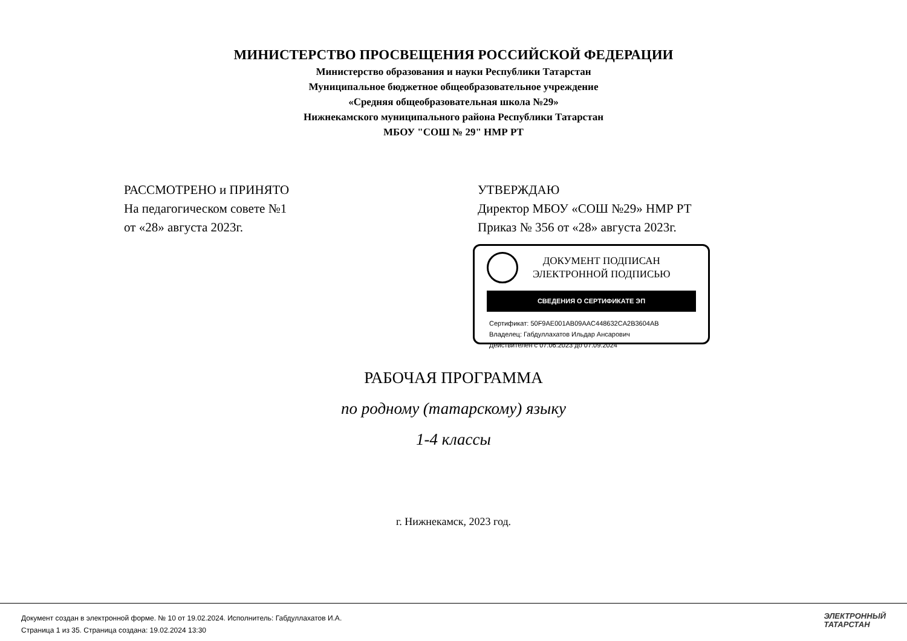МИНИСТЕРСТВО ПРОСВЕЩЕНИЯ РОССИЙСКОЙ ФЕДЕРАЦИИ
Министерство образования и науки Республики Татарстан
Муниципальное бюджетное общеобразовательное учреждение
«Средняя общеобразовательная школа №29»
Нижнекамского муниципального района Республики Татарстан
МБОУ "СОШ № 29" НМР РТ
РАССМОТРЕНО и ПРИНЯТО
На педагогическом совете №1
от «28» августа 2023г.
УТВЕРЖДАЮ
Директор МБОУ «СОШ №29» НМР РТ
Приказ № 356 от «28» августа 2023г.
ДОКУМЕНТ ПОДПИСАН
ЭЛЕКТРОННОЙ ПОДПИСЬЮ
СВЕДЕНИЯ О СЕРТИФИКАТЕ ЭП
Сертификат: 50F9AE001AB09AAC448632CA2B3604AB
Владелец: Габдуллахатов Ильдар Ансарович
Действителен с 07.06.2023 до 07.09.2024
РАБОЧАЯ ПРОГРАММА
по родному (татарскому) языку
1-4 классы
г. Нижнекамск, 2023 год.
Документ создан в электронной форме. № 10 от 19.02.2024. Исполнитель: Габдуллахатов И.А.
Страница 1 из 35. Страница создана: 19.02.2024 13:30
ЭЛЕКТРОННЫЙ
ТАТАРСТАН